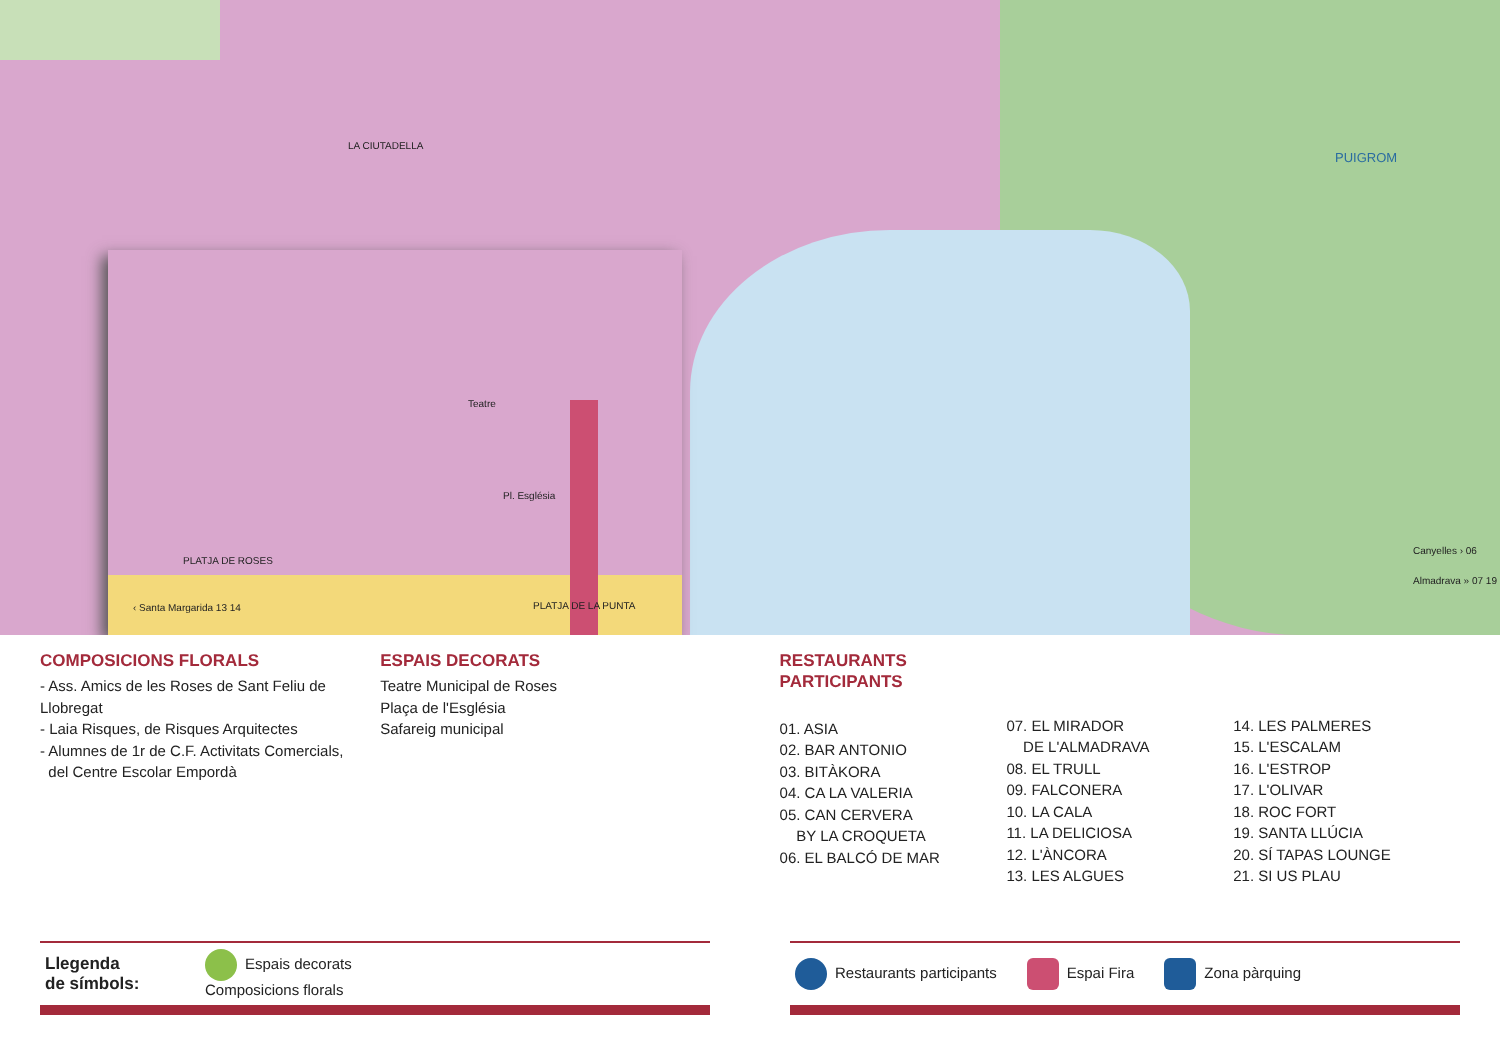PUIGROM
Canyelles › 06
Almadrava » 07 19
LA CIUTADELLA
PLATJA DE ROSES
PLATJA DE LA PUNTA
‹ Santa Margarida 13 14
Teatre
Pl. Església
COMPOSICIONS FLORALS
- Ass. Amics de les Roses de Sant Feliu de Llobregat
- Laia Risques, de Risques Arquitectes
- Alumnes de 1r de C.F. Activitats Comercials,
del Centre Escolar Empordà
ESPAIS DECORATS
Teatre Municipal de Roses
Plaça de l'Església
Safareig municipal
RESTAURANTS
PARTICIPANTS
01. ASIA
02. BAR ANTONIO
03. BITÀKORA
04. CA LA VALERIA
05. CAN CERVERA
BY LA CROQUETA
06. EL BALCÓ DE MAR
07. EL MIRADOR
DE L'ALMADRAVA
08. EL TRULL
09. FALCONERA
10. LA CALA
11. LA DELICIOSA
12. L'ÀNCORA
13. LES ALGUES
14. LES PALMERES
15. L'ESCALAM
16. L'ESTROP
17. L'OLIVAR
18. ROC FORT
19. SANTA LLÚCIA
20. SÍ TAPAS LOUNGE
21. SI US PLAU
Llegenda
de símbols: Espais decorats
Composicions florals
Restaurants participants Espai Fira Zona pàrquing